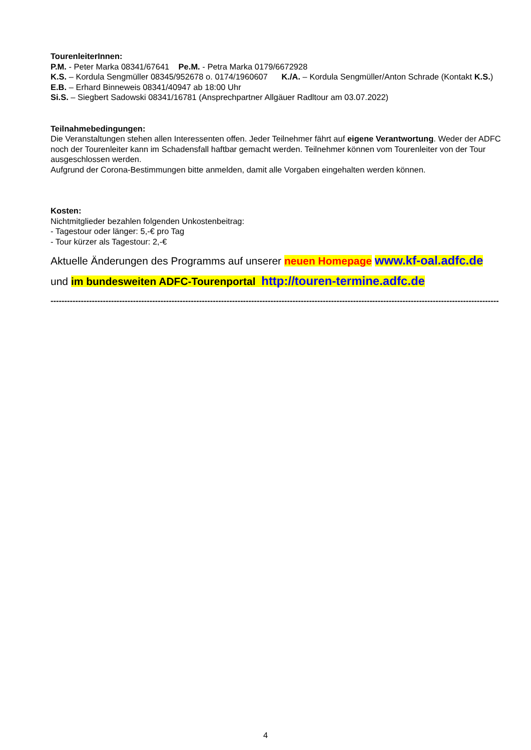TourenleiterInnen:
P.M. - Peter Marka 08341/67641 Pe.M. - Petra Marka 0179/6672928
K.S. – Kordula Sengmüller 08345/952678 o. 0174/1960607 K./A. – Kordula Sengmüller/Anton Schrade (Kontakt K.S.) E.B. – Erhard Binneweis 08341/40947 ab 18:00 Uhr
Si.S. – Siegbert Sadowski 08341/16781 (Ansprechpartner Allgäuer Radltour am 03.07.2022)
Teilnahmebedingungen:
Die Veranstaltungen stehen allen Interessenten offen. Jeder Teilnehmer fährt auf eigene Verantwortung. Weder der ADFC noch der Tourenleiter kann im Schadensfall haftbar gemacht werden. Teilnehmer können vom Tourenleiter von der Tour ausgeschlossen werden.
Aufgrund der Corona-Bestimmungen bitte anmelden, damit alle Vorgaben eingehalten werden können.
Kosten:
Nichtmitglieder bezahlen folgenden Unkostenbeitrag:
- Tagestour oder länger: 5,-€ pro Tag
- Tour kürzer als Tagestour: 2,-€
Aktuelle Änderungen des Programms auf unserer neuen Homepage www.kf-oal.adfc.de
und im bundesweiten ADFC-Tourenportal http://touren-termine.adfc.de
------------------------------------------------------------------------------------------------------------------------------------------------------------------------
4